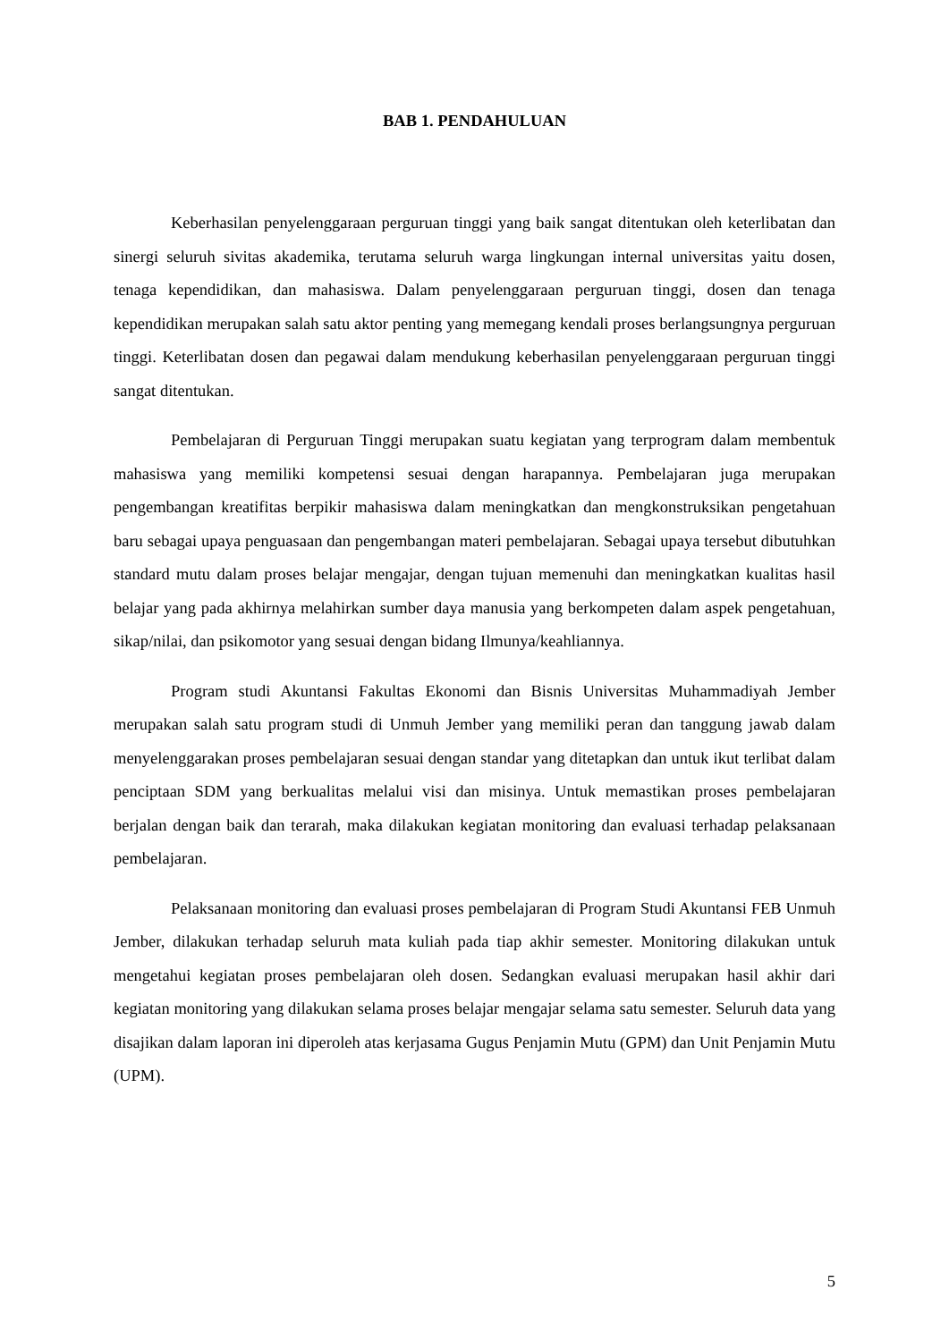BAB 1. PENDAHULUAN
Keberhasilan penyelenggaraan perguruan tinggi yang baik sangat ditentukan oleh keterlibatan dan sinergi seluruh sivitas akademika, terutama seluruh warga lingkungan internal universitas yaitu dosen, tenaga kependidikan, dan mahasiswa. Dalam penyelenggaraan perguruan tinggi, dosen dan tenaga kependidikan merupakan salah satu aktor penting yang memegang kendali proses berlangsungnya perguruan tinggi. Keterlibatan dosen dan pegawai dalam mendukung keberhasilan penyelenggaraan perguruan tinggi sangat ditentukan.
Pembelajaran di Perguruan Tinggi merupakan suatu kegiatan yang terprogram dalam membentuk mahasiswa yang memiliki kompetensi sesuai dengan harapannya. Pembelajaran juga merupakan pengembangan kreatifitas berpikir mahasiswa dalam meningkatkan dan mengkonstruksikan pengetahuan baru sebagai upaya penguasaan dan pengembangan materi pembelajaran. Sebagai upaya tersebut dibutuhkan standard mutu dalam proses belajar mengajar, dengan tujuan memenuhi dan meningkatkan kualitas hasil belajar yang pada akhirnya melahirkan sumber daya manusia yang berkompeten dalam aspek pengetahuan, sikap/nilai, dan psikomotor yang sesuai dengan bidang Ilmunya/keahliannya.
Program studi Akuntansi Fakultas Ekonomi dan Bisnis Universitas Muhammadiyah Jember merupakan salah satu program studi di Unmuh Jember yang memiliki peran dan tanggung jawab dalam menyelenggarakan proses pembelajaran sesuai dengan standar yang ditetapkan dan untuk ikut terlibat dalam penciptaan SDM yang berkualitas melalui visi dan misinya. Untuk memastikan proses pembelajaran berjalan dengan baik dan terarah, maka dilakukan kegiatan monitoring dan evaluasi terhadap pelaksanaan pembelajaran.
Pelaksanaan monitoring dan evaluasi proses pembelajaran di Program Studi Akuntansi FEB Unmuh Jember, dilakukan terhadap seluruh mata kuliah pada tiap akhir semester. Monitoring dilakukan untuk mengetahui kegiatan proses pembelajaran oleh dosen. Sedangkan evaluasi merupakan hasil akhir dari kegiatan monitoring yang dilakukan selama proses belajar mengajar selama satu semester. Seluruh data yang disajikan dalam laporan ini diperoleh atas kerjasama Gugus Penjamin Mutu (GPM) dan Unit Penjamin Mutu (UPM).
5